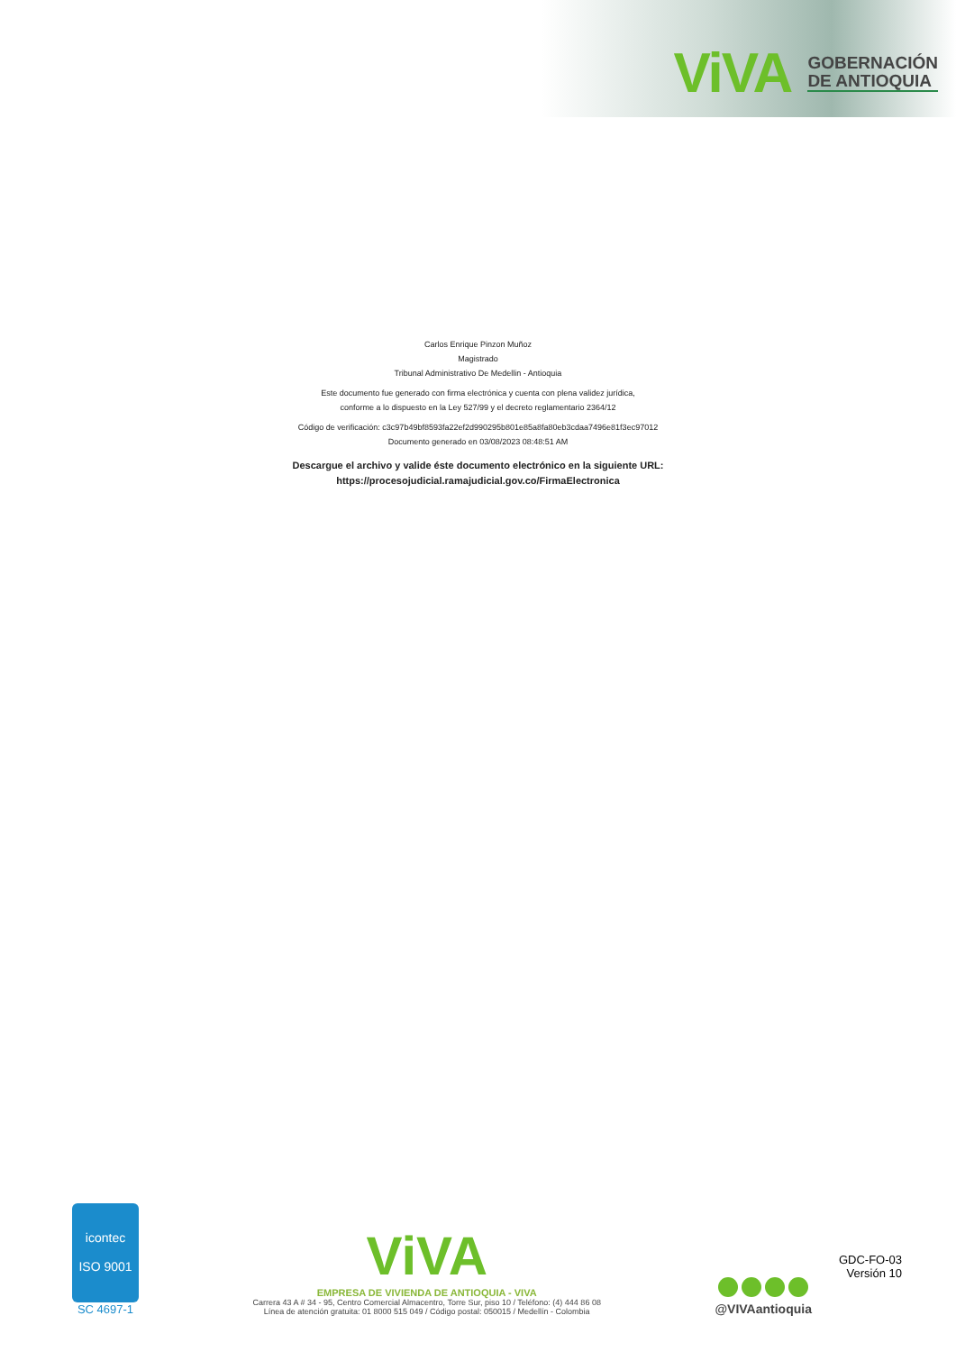ViVA GOBERNACIÓN
DE ANTIOQUIA
Carlos Enrique Pinzon Muñoz
Magistrado
Tribunal Administrativo De Medellin - Antioquia
Este documento fue generado con firma electrónica y cuenta con plena validez jurídica,
conforme a lo dispuesto en la Ley 527/99 y el decreto reglamentario 2364/12
Código de verificación: c3c97b49bf8593fa22ef2d990295b801e85a8fa80eb3cdaa7496e81f3ec97012
Documento generado en 03/08/2023 08:48:51 AM
Descargue el archivo y valide éste documento electrónico en la siguiente URL:
https://procesojudicial.ramajudicial.gov.co/FirmaElectronica
icontec
ISO 9001
SC 4697-1
ViVA
EMPRESA DE VIVIENDA DE ANTIOQUIA - VIVA
Carrera 43 A # 34 - 95, Centro Comercial Almacentro, Torre Sur, piso 10 / Teléfono: (4) 444 86 08
Línea de atención gratuita: 01 8000 515 049 / Código postal: 050015 / Medellín - Colombia
@VIVAantioquia
GDC-FO-03
Versión 10